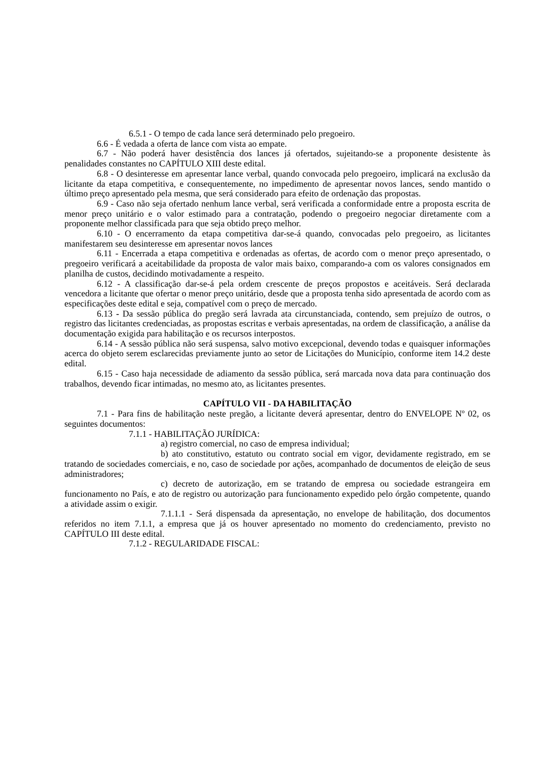6.5.1 - O tempo de cada lance será determinado pelo pregoeiro.
6.6 - É vedada a oferta de lance com vista ao empate.
6.7 - Não poderá haver desistência dos lances já ofertados, sujeitando-se a proponente desistente às penalidades constantes no CAPÍTULO XIII deste edital.
6.8 - O desinteresse em apresentar lance verbal, quando convocada pelo pregoeiro, implicará na exclusão da licitante da etapa competitiva, e consequentemente, no impedimento de apresentar novos lances, sendo mantido o último preço apresentado pela mesma, que será considerado para efeito de ordenação das propostas.
6.9 - Caso não seja ofertado nenhum lance verbal, será verificada a conformidade entre a proposta escrita de menor preço unitário e o valor estimado para a contratação, podendo o pregoeiro negociar diretamente com a proponente melhor classificada para que seja obtido preço melhor.
6.10 - O encerramento da etapa competitiva dar-se-á quando, convocadas pelo pregoeiro, as licitantes manifestarem seu desinteresse em apresentar novos lances
6.11 - Encerrada a etapa competitiva e ordenadas as ofertas, de acordo com o menor preço apresentado, o pregoeiro verificará a aceitabilidade da proposta de valor mais baixo, comparando-a com os valores consignados em planilha de custos, decidindo motivadamente a respeito.
6.12 - A classificação dar-se-á pela ordem crescente de preços propostos e aceitáveis. Será declarada vencedora a licitante que ofertar o menor preço unitário, desde que a proposta tenha sido apresentada de acordo com as especificações deste edital e seja, compatível com o preço de mercado.
6.13 - Da sessão pública do pregão será lavrada ata circunstanciada, contendo, sem prejuízo de outros, o registro das licitantes credenciadas, as propostas escritas e verbais apresentadas, na ordem de classificação, a análise da documentação exigida para habilitação e os recursos interpostos.
6.14 - A sessão pública não será suspensa, salvo motivo excepcional, devendo todas e quaisquer informações acerca do objeto serem esclarecidas previamente junto ao setor de Licitações do Município, conforme item 14.2 deste edital.
6.15 - Caso haja necessidade de adiamento da sessão pública, será marcada nova data para continuação dos trabalhos, devendo ficar intimadas, no mesmo ato, as licitantes presentes.
CAPÍTULO VII - DA HABILITAÇÃO
7.1 - Para fins de habilitação neste pregão, a licitante deverá apresentar, dentro do ENVELOPE Nº 02, os seguintes documentos:
7.1.1 - HABILITAÇÃO JURÍDICA:
a) registro comercial, no caso de empresa individual;
b) ato constitutivo, estatuto ou contrato social em vigor, devidamente registrado, em se tratando de sociedades comerciais, e no, caso de sociedade por ações, acompanhado de documentos de eleição de seus administradores;
c) decreto de autorização, em se tratando de empresa ou sociedade estrangeira em funcionamento no País, e ato de registro ou autorização para funcionamento expedido pelo órgão competente, quando a atividade assim o exigir.
7.1.1.1 - Será dispensada da apresentação, no envelope de habilitação, dos documentos referidos no item 7.1.1, a empresa que já os houver apresentado no momento do credenciamento, previsto no CAPÍTULO III deste edital.
7.1.2 - REGULARIDADE FISCAL: